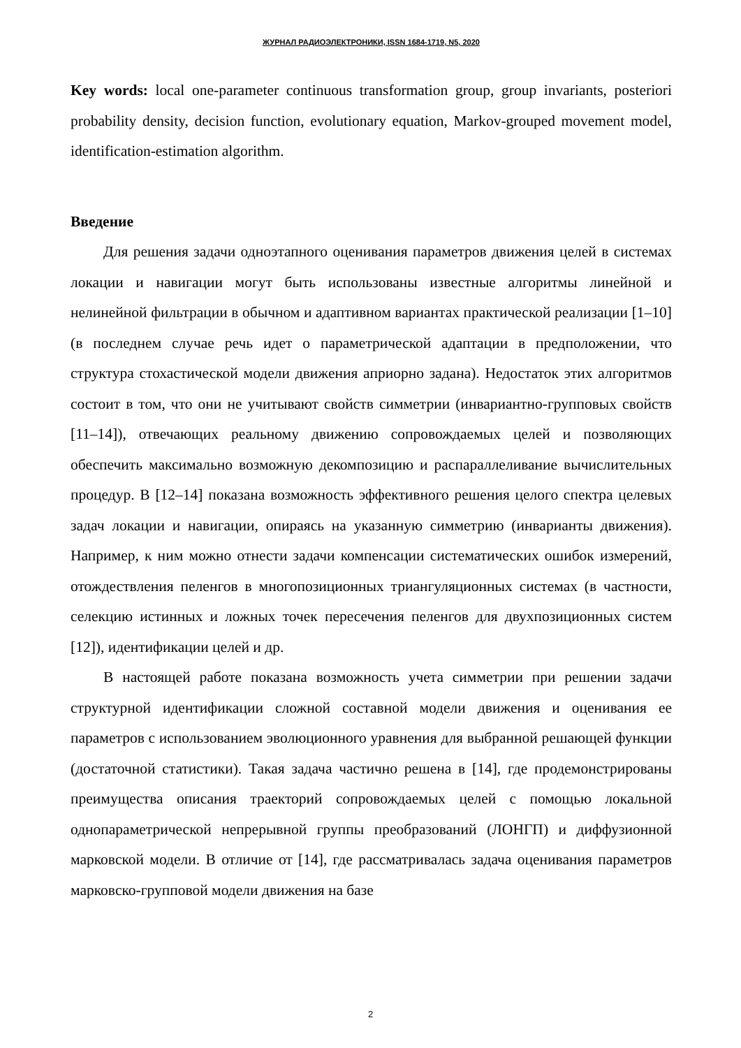ЖУРНАЛ РАДИОЭЛЕКТРОНИКИ, ISSN 1684-1719, N5, 2020
Key words: local one-parameter continuous transformation group, group invariants, posteriori probability density, decision function, evolutionary equation, Markov-grouped movement model, identification-estimation algorithm.
Введение
Для решения задачи одноэтапного оценивания параметров движения целей в системах локации и навигации могут быть использованы известные алгоритмы линейной и нелинейной фильтрации в обычном и адаптивном вариантах практической реализации [1–10] (в последнем случае речь идет о параметрической адаптации в предположении, что структура стохастической модели движения априорно задана). Недостаток этих алгоритмов состоит в том, что они не учитывают свойств симметрии (инвариантно-групповых свойств [11–14]), отвечающих реальному движению сопровождаемых целей и позволяющих обеспечить максимально возможную декомпозицию и распараллеливание вычислительных процедур. В [12–14] показана возможность эффективного решения целого спектра целевых задач локации и навигации, опираясь на указанную симметрию (инварианты движения). Например, к ним можно отнести задачи компенсации систематических ошибок измерений, отождествления пеленгов в многопозиционных триангуляционных системах (в частности, селекцию истинных и ложных точек пересечения пеленгов для двухпозиционных систем [12]), идентификации целей и др.
В настоящей работе показана возможность учета симметрии при решении задачи структурной идентификации сложной составной модели движения и оценивания ее параметров с использованием эволюционного уравнения для выбранной решающей функции (достаточной статистики). Такая задача частично решена в [14], где продемонстрированы преимущества описания траекторий сопровождаемых целей с помощью локальной однопараметрической непрерывной группы преобразований (ЛОНГП) и диффузионной марковской модели. В отличие от [14], где рассматривалась задача оценивания параметров марковско-групповой модели движения на базе
2